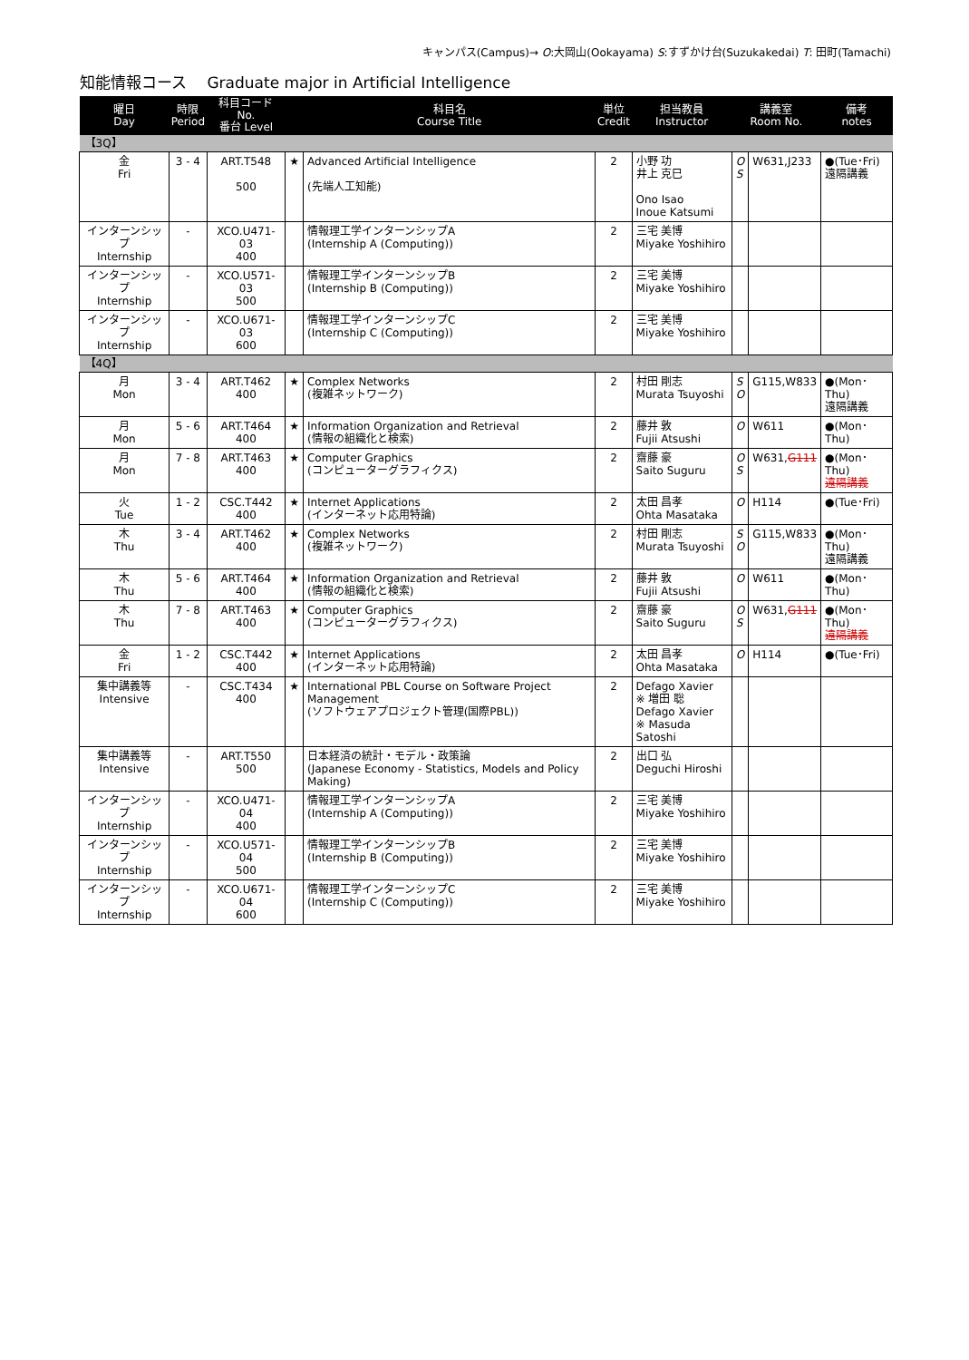キャンパス(Campus)→ O:大岡山(Ookayama) S:すずかけ台(Suzukakedai) T: 田町(Tamachi)
知能情報コース　 Graduate major in Artificial Intelligence
| 曜日 Day | 時限 Period | 科目コード No. 番台 Level | | 科目名 Course Title | 単位 Credit | 担当教員 Instructor | 講義室 Room No. | | 備考 notes |
| --- | --- | --- | --- | --- | --- | --- | --- | --- | --- |
| 【3Q】 | | | | | | | | | |
| 金 Fri | 3 - 4 | ART.T548 500 | ★ | Advanced Artificial Intelligence (先端人工知能) | 2 | 小野 功 井上 克巳 Ono Isao Inoue Katsumi | O S | W631,J233 | ●(Tue･Fri) 遠隔講義 |
| インターンシップ Internship | - | XCO.U471-03 400 | | 情報理工学インターンシップA (Internship A (Computing)) | 2 | 三宅 美博 Miyake Yoshihiro | | | |
| インターンシップ Internship | - | XCO.U571-03 500 | | 情報理工学インターンシップB (Internship B (Computing)) | 2 | 三宅 美博 Miyake Yoshihiro | | | |
| インターンシップ Internship | - | XCO.U671-03 600 | | 情報理工学インターンシップC (Internship C (Computing)) | 2 | 三宅 美博 Miyake Yoshihiro | | | |
| 【4Q】 | | | | | | | | | |
| 月 Mon | 3 - 4 | ART.T462 400 | ★ | Complex Networks (複雑ネットワーク) | 2 | 村田 剛志 Murata Tsuyoshi | S O | G115,W833 | ●(Mon･Thu) 遠隔講義 |
| 月 Mon | 5 - 6 | ART.T464 400 | ★ | Information Organization and Retrieval (情報の組織化と検索) | 2 | 藤井 敦 Fujii Atsushi | O | W611 | ●(Mon･Thu) |
| 月 Mon | 7 - 8 | ART.T463 400 | ★ | Computer Graphics (コンピューターグラフィクス) | 2 | 齋藤 豪 Saito Suguru | O S | W631, G111 | ●(Mon･Thu) 遠隔講義 |
| 火 Tue | 1 - 2 | CSC.T442 400 | ★ | Internet Applications (インターネット応用特論) | 2 | 太田 昌孝 Ohta Masataka | O | H114 | ●(Tue･Fri) |
| 木 Thu | 3 - 4 | ART.T462 400 | ★ | Complex Networks (複雑ネットワーク) | 2 | 村田 剛志 Murata Tsuyoshi | S O | G115,W833 | ●(Mon･Thu) 遠隔講義 |
| 木 Thu | 5 - 6 | ART.T464 400 | ★ | Information Organization and Retrieval (情報の組織化と検索) | 2 | 藤井 敦 Fujii Atsushi | O | W611 | ●(Mon･Thu) |
| 木 Thu | 7 - 8 | ART.T463 400 | ★ | Computer Graphics (コンピューターグラフィクス) | 2 | 齋藤 豪 Saito Suguru | O S | W631, G111 | ●(Mon･Thu) 遠隔講義 |
| 金 Fri | 1 - 2 | CSC.T442 400 | ★ | Internet Applications (インターネット応用特論) | 2 | 太田 昌孝 Ohta Masataka | O | H114 | ●(Tue･Fri) |
| 集中講義等 Intensive | - | CSC.T434 400 | ★ | International PBL Course on Software Project Management (ソフトウェアプロジェクト管理(国際PBL)) | 2 | Defago Xavier ※ 増田 聡 Defago Xavier ※ Masuda Satoshi | | | |
| 集中講義等 Intensive | - | ART.T550 500 | | 日本経済の統計・モデル・政策論 (Japanese Economy - Statistics, Models and Policy Making) | 2 | 出口 弘 Deguchi Hiroshi | | | |
| インターンシップ Internship | - | XCO.U471-04 400 | | 情報理工学インターンシップA (Internship A (Computing)) | 2 | 三宅 美博 Miyake Yoshihiro | | | |
| インターンシップ Internship | - | XCO.U571-04 500 | | 情報理工学インターンシップB (Internship B (Computing)) | 2 | 三宅 美博 Miyake Yoshihiro | | | |
| インターンシップ Internship | - | XCO.U671-04 600 | | 情報理工学インターンシップC (Internship C (Computing)) | 2 | 三宅 美博 Miyake Yoshihiro | | | |